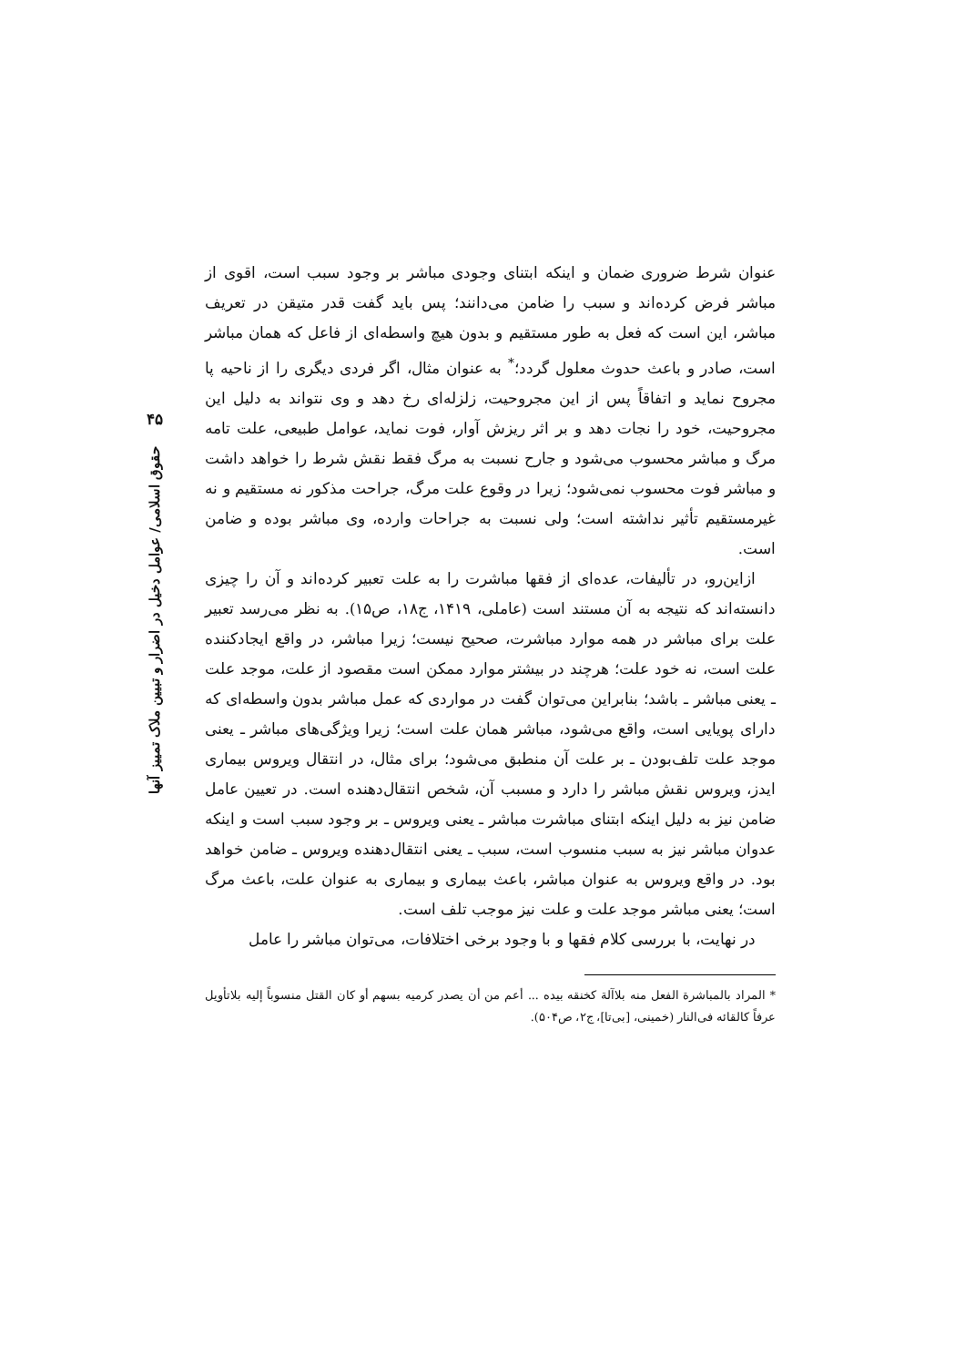۴۵
حقوق اسلامی/ عوامل دخیل در اضرار و تبیین ملاک تمییز آنها
عنوان شرط ضروری ضمان و اینکه ابتنای وجودی مباشر بر وجود سبب است، اقوی از مباشر فرض کرده‌اند و سبب را ضامن می‌دانند؛ پس باید گفت قدر متیقن در تعریف مباشر، این است که فعل به طور مستقیم و بدون هیچ واسطه‌ای از فاعل که همان مباشر است، صادر و باعث حدوث معلول گردد؛<sup>*</sup> به عنوان مثال، اگر فردی دیگری را از ناحیه پا مجروح نماید و اتفاقاً پس از این مجروحیت، زلزله‌ای رخ دهد و وی نتواند به دلیل این مجروحیت، خود را نجات دهد و بر اثر ریزش آوار، فوت نماید، عوامل طبیعی، علت تامه مرگ و مباشر محسوب می‌شود و جارح نسبت به مرگ فقط نقش شرط را خواهد داشت و مباشر فوت محسوب نمی‌شود؛ زیرا در وقوع علت مرگ، جراحت مذکور نه مستقیم و نه غیرمستقیم تأثیر نداشته است؛ ولی نسبت به جراحات وارده، وی مباشر بوده و ضامن است.
ازاین‌رو، در تألیفات، عده‌ای از فقها مباشرت را به علت تعبیر کرده‌اند و آن را چیزی دانسته‌اند که نتیجه به آن مستند است (عاملی، ۱۴۱۹، ج۱۸، ص۱۵). به نظر می‌رسد تعبیر علت برای مباشر در همه موارد مباشرت، صحیح نیست؛ زیرا مباشر، در واقع ایجادکننده علت است، نه خود علت؛ هرچند در بیشتر موارد ممکن است مقصود از علت، موجد علت ـ یعنی مباشر ـ باشد؛ بنابراین می‌توان گفت در مواردی که عمل مباشر بدون واسطه‌ای که دارای پویایی است، واقع می‌شود، مباشر همان علت است؛ زیرا ویژگی‌های مباشر ـ یعنی موجد علت تلف‌بودن ـ بر علت آن منطبق می‌شود؛ برای مثال، در انتقال ویروس بیماری ایدز، ویروس نقش مباشر را دارد و مسبب آن، شخص انتقال‌دهنده است. در تعیین عامل ضامن نیز به دلیل اینکه ابتنای مباشرت مباشر ـ یعنی ویروس ـ بر وجود سبب است و اینکه عدوان مباشر نیز به سبب منسوب است، سبب ـ یعنی انتقال‌دهنده ویروس ـ ضامن خواهد بود. در واقع ویروس به عنوان مباشر، باعث بیماری و بیماری به عنوان علت، باعث مرگ است؛ یعنی مباشر موجد علت و علت نیز موجب تلف است.
در نهایت، با بررسی کلام فقها و با وجود برخی اختلافات، می‌توان مباشر را عامل
* المراد بالمباشرة الفعل منه بلاآلة کخنقه بیده ... أعم من أن یصدر کرمیه بسهم أو کان القتل منسوباً إلیه بلاتأویل عرفاً کالقائه فی‌النار (خمینی، [بی‌تا]، ج۲، ص۵۰۴).